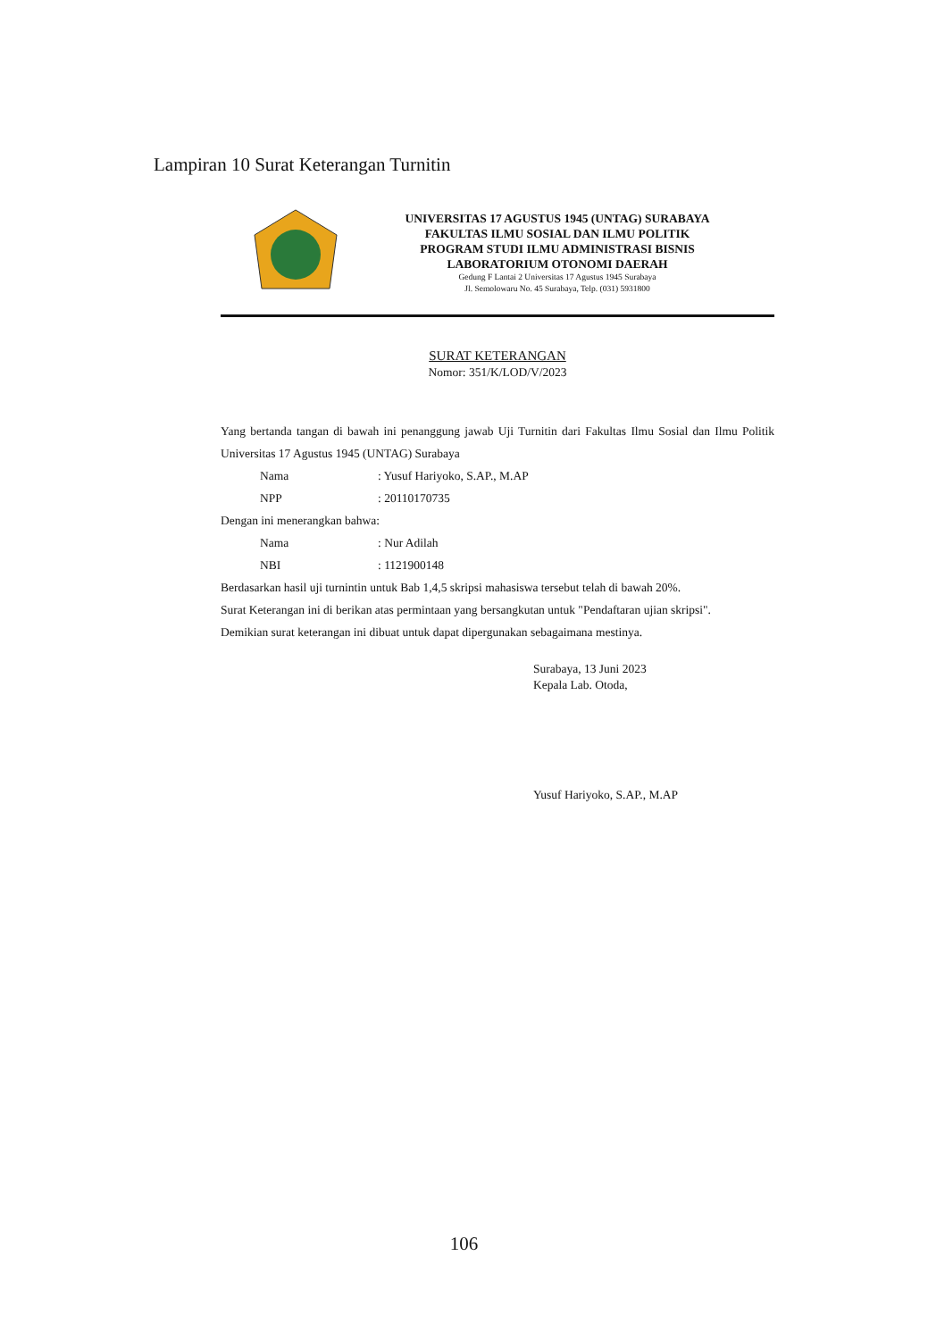Lampiran 10 Surat Keterangan Turnitin
UNIVERSITAS 17 AGUSTUS 1945 (UNTAG) SURABAYA
FAKULTAS ILMU SOSIAL DAN ILMU POLITIK
PROGRAM STUDI ILMU ADMINISTRASI BISNIS
LABORATORIUM OTONOMI DAERAH
Gedung F Lantai 2 Universitas 17 Agustus 1945 Surabaya
Jl. Semolowaru No. 45 Surabaya, Telp. (031) 5931800
SURAT KETERANGAN
Nomor: 351/K/LOD/V/2023
Yang bertanda tangan di bawah ini penanggung jawab Uji Turnitin dari Fakultas Ilmu Sosial dan Ilmu Politik Universitas 17 Agustus 1945 (UNTAG) Surabaya
Nama : Yusuf Hariyoko, S.AP., M.AP
NPP : 20110170735
Dengan ini menerangkan bahwa:
Nama : Nur Adilah
NBI : 1121900148
Berdasarkan hasil uji turnintin untuk Bab 1,4,5 skripsi mahasiswa tersebut telah di bawah 20%.
Surat Keterangan ini di berikan atas permintaan yang bersangkutan untuk "Pendaftaran ujian skripsi".
Demikian surat keterangan ini dibuat untuk dapat dipergunakan sebagaimana mestinya.
Surabaya, 13 Juni 2023
Kepala Lab. Otoda,
Yusuf Hariyoko, S.AP., M.AP
106